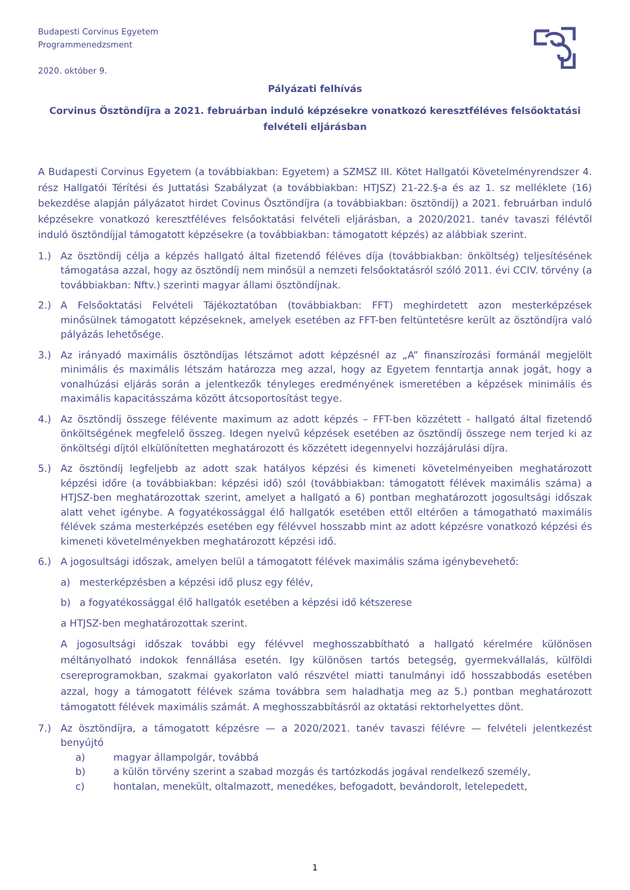Budapesti Corvinus Egyetem
Programmenedzsment
2020. október 9.
Pályázati felhívás
Corvinus Ösztöndíjra a 2021. februárban induló képzésekre vonatkozó keresztféléves felsőoktatási felvételi eljárásban
A Budapesti Corvinus Egyetem (a továbbiakban: Egyetem) a SZMSZ III. Kötet Hallgatói Követelményrendszer 4. rész Hallgatói Térítési és Juttatási Szabályzat (a továbbiakban: HTJSZ) 21-22.§-a és az 1. sz melléklete (16) bekezdése alapján pályázatot hirdet Covinus Ösztöndíjra (a továbbiakban: ösztöndíj) a 2021. februárban induló képzésekre vonatkozó keresztféléves felsőoktatási felvételi eljárásban, a 2020/2021. tanév tavaszi félévtől induló ösztöndíjjal támogatott képzésekre (a továbbiakban: támogatott képzés) az alábbiak szerint.
1.) Az ösztöndíj célja a képzés hallgató által fizetendő féléves díja (továbbiakban: önköltség) teljesítésének támogatása azzal, hogy az ösztöndíj nem minősül a nemzeti felsőoktatásról szóló 2011. évi CCIV. törvény (a továbbiakban: Nftv.) szerinti magyar állami ösztöndíjnak.
2.) A Felsőoktatási Felvételi Tájékoztatóban (továbbiakban: FFT) meghirdetett azon mesterképzések minősülnek támogatott képzéseknek, amelyek esetében az FFT-ben feltüntetésre került az ösztöndíjra való pályázás lehetősége.
3.) Az irányadó maximális ösztöndíjas létszámot adott képzésnél az „A” finanszírozási formánál megjelölt minimális és maximális létszám határozza meg azzal, hogy az Egyetem fenntartja annak jogát, hogy a vonalhúzási eljárás során a jelentkezők tényleges eredményének ismeretében a képzések minimális és maximális kapacitásszáma között átcsoportosítást tegye.
4.) Az ösztöndíj összege félévente maximum az adott képzés – FFT-ben közzétett - hallgató által fizetendő önköltségének megfelelő összeg. Idegen nyelvű képzések esetében az ösztöndíj összege nem terjed ki az önköltségi díjtól elkülönítetten meghatározott és közzétett idegennyelvi hozzájárulási díjra.
5.) Az ösztöndíj legfeljebb az adott szak hatályos képzési és kimeneti követelményeiben meghatározott képzési időre (a továbbiakban: képzési idő) szól (továbbiakban: támogatott félévek maximális száma) a HTJSZ-ben meghatározottak szerint, amelyet a hallgató a 6) pontban meghatározott jogosultsági időszak alatt vehet igénybe. A fogyatékossággal élő hallgatók esetében ettől eltérően a támogatható maximális félévek száma mesterképzés esetében egy félévvel hosszabb mint az adott képzésre vonatkozó képzési és kimeneti követelményekben meghatározott képzési idő.
6.) A jogosultsági időszak, amelyen belül a támogatott félévek maximális száma igénybevehető:
a) mesterképzésben a képzési idő plusz egy félév,
b) a fogyatékossággal élő hallgatók esetében a képzési idő kétszerese
a HTJSZ-ben meghatározottak szerint.
A jogosultsági időszak további egy félévvel meghosszabbítható a hallgató kérelmére különösen méltányolható indokok fennállása esetén. Igy különösen tartós betegség, gyermekvállalás, külföldi csereprogramokban, szakmai gyakorlaton való részvétel miatti tanulmányi idő hosszabbodás esetében azzal, hogy a támogatott félévek száma továbbra sem haladhatja meg az 5.) pontban meghatározott támogatott félévek maximális számát. A meghosszabbításról az oktatási rektorhelyettes dönt.
7.) Az ösztöndíjra, a támogatott képzésre — a 2020/2021. tanév tavaszi félévre — felvételi jelentkezést benyújtó
a) magyar állampolgár, továbbá
b) a külön törvény szerint a szabad mozgás és tartózkodás jogával rendelkező személy,
c) hontalan, menekült, oltalmazott, menedékes, befogadott, bevándorolt, letelepedett,
1